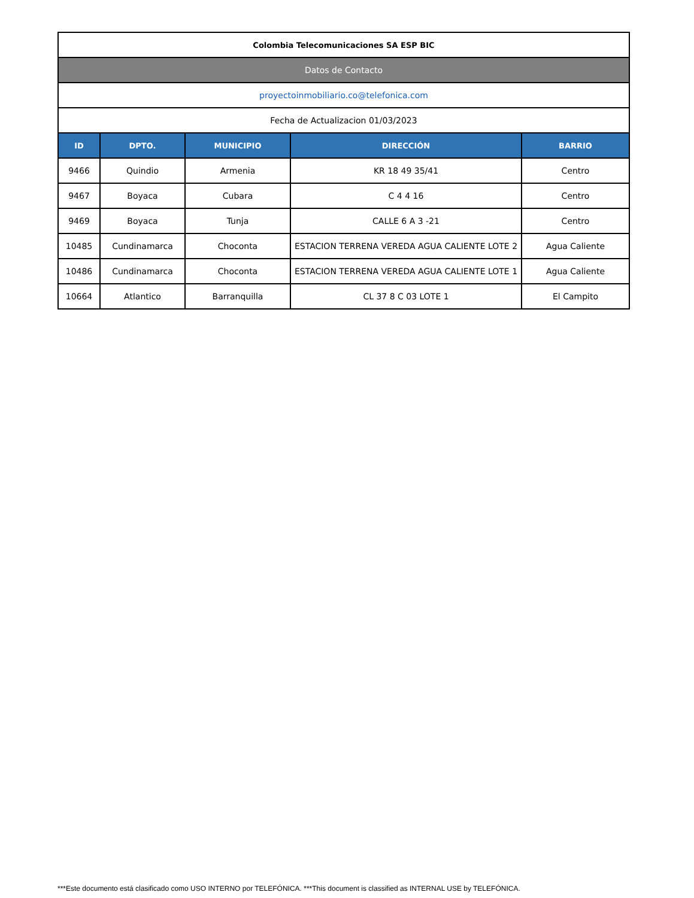| Colombia Telecomunicaciones SA ESP BIC | | | | |
| Datos de Contacto | | | | |
| proyectoinmobiliario.co@telefonica.com | | | | |
| Fecha de Actualizacion 01/03/2023 | | | | |
| ID | DPTO. | MUNICIPIO | DIRECCIÓN | BARRIO |
| 9466 | Quindio | Armenia | KR 18 49 35/41 | Centro |
| 9467 | Boyaca | Cubara | C 4 4 16 | Centro |
| 9469 | Boyaca | Tunja | CALLE 6 A 3 -21 | Centro |
| 10485 | Cundinamarca | Choconta | ESTACION TERRENA VEREDA AGUA CALIENTE LOTE 2 | Agua Caliente |
| 10486 | Cundinamarca | Choconta | ESTACION TERRENA VEREDA AGUA CALIENTE LOTE 1 | Agua Caliente |
| 10664 | Atlantico | Barranquilla | CL 37 8 C 03 LOTE 1 | El Campito |
***Este documento está clasificado como USO INTERNO por TELEFÓNICA. ***This document is classified as INTERNAL USE by TELEFÓNICA.